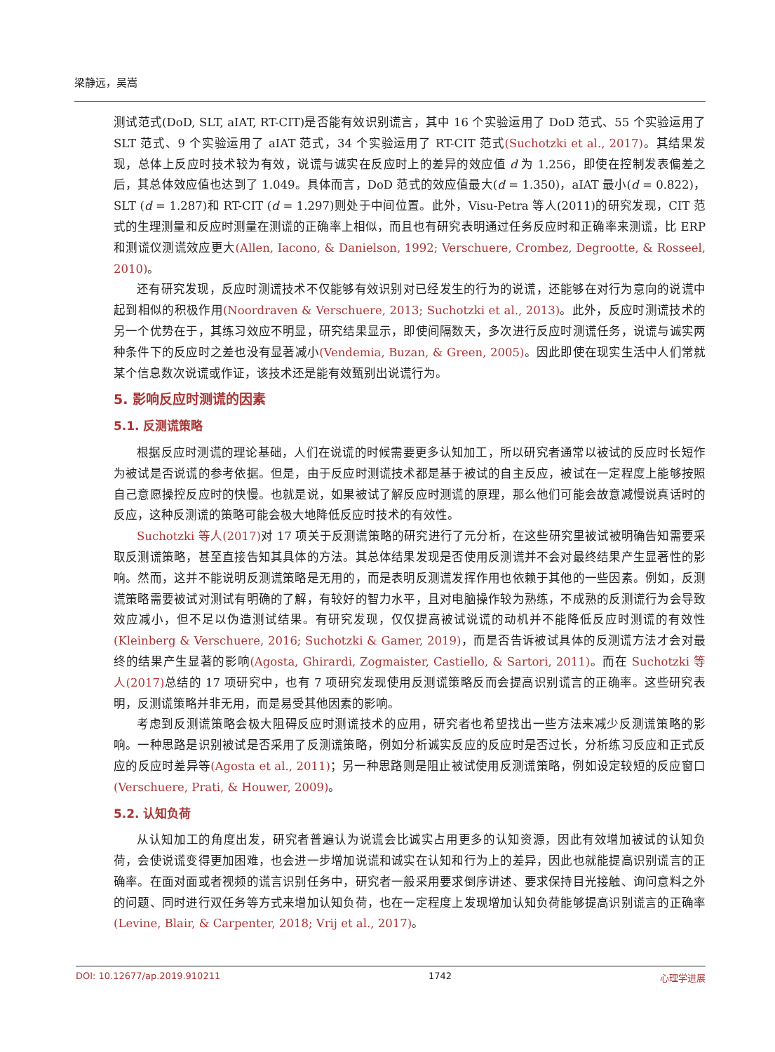梁静远，吴嵩
测试范式(DoD, SLT, aIAT, RT-CIT)是否能有效识别谎言，其中 16 个实验运用了 DoD 范式、55 个实验运用了 SLT 范式、9 个实验运用了 aIAT 范式，34 个实验运用了 RT-CIT 范式(Suchotzki et al., 2017)。其结果发现，总体上反应时技术较为有效，说谎与诚实在反应时上的差异的效应值 d 为 1.256，即使在控制发表偏差之后，其总体效应值也达到了 1.049。具体而言，DoD 范式的效应值最大(d = 1.350)，aIAT 最小(d = 0.822)，SLT (d = 1.287)和 RT-CIT (d = 1.297)则处于中间位置。此外，Visu-Petra 等人(2011)的研究发现，CIT 范式的生理测量和反应时测量在测谎的正确率上相似，而且也有研究表明通过任务反应时和正确率来测谎，比 ERP 和测谎仪测谎效应更大(Allen, Iacono, & Danielson, 1992; Verschuere, Crombez, Degrootte, & Rosseel, 2010)。
还有研究发现，反应时测谎技术不仅能够有效识别对已经发生的行为的说谎，还能够在对行为意向的说谎中起到相似的积极作用(Noordraven & Verschuere, 2013; Suchotzki et al., 2013)。此外，反应时测谎技术的另一个优势在于，其练习效应不明显，研究结果显示，即使间隔数天，多次进行反应时测谎任务，说谎与诚实两种条件下的反应时之差也没有显著减小(Vendemia, Buzan, & Green, 2005)。因此即使在现实生活中人们常就某个信息数次说谎或作证，该技术还是能有效甄别出说谎行为。
5. 影响反应时测谎的因素
5.1. 反测谎策略
根据反应时测谎的理论基础，人们在说谎的时候需要更多认知加工，所以研究者通常以被试的反应时长短作为被试是否说谎的参考依据。但是，由于反应时测谎技术都是基于被试的自主反应，被试在一定程度上能够按照自己意愿操控反应时的快慢。也就是说，如果被试了解反应时测谎的原理，那么他们可能会故意减慢说真话时的反应，这种反测谎的策略可能会极大地降低反应时技术的有效性。
Suchotzki 等人(2017) 对 17 项关于反测谎策略的研究进行了元分析，在这些研究里被试被明确告知需要采取反测谎策略，甚至直接告知其具体的方法。其总体结果发现是否使用反测谎并不会对最终结果产生显著性的影响。然而，这并不能说明反测谎策略是无用的，而是表明反测谎发挥作用也依赖于其他的一些因素。例如，反测谎策略需要被试对测试有明确的了解，有较好的智力水平，且对电脑操作较为熟练，不成熟的反测谎行为会导致效应减小，但不足以伪造测试结果。有研究发现，仅仅提高被试说谎的动机并不能降低反应时测谎的有效性(Kleinberg & Verschuere, 2016; Suchotzki & Gamer, 2019)，而是否告诉被试具体的反测谎方法才会对最终的结果产生显著的影响(Agosta, Ghirardi, Zogmaister, Castiello, & Sartori, 2011)。而在 Suchotzki 等人(2017) 总结的 17 项研究中，也有 7 项研究发现使用反测谎策略反而会提高识别谎言的正确率。这些研究表明，反测谎策略并非无用，而是易受其他因素的影响。
考虑到反测谎策略会极大阻碍反应时测谎技术的应用，研究者也希望找出一些方法来减少反测谎策略的影响。一种思路是识别被试是否采用了反测谎策略，例如分析诚实反应的反应时是否过长，分析练习反应和正式反应的反应时差异等(Agosta et al., 2011)；另一种思路则是阻止被试使用反测谎策略，例如设定较短的反应窗口(Verschuere, Prati, & Houwer, 2009)。
5.2. 认知负荷
从认知加工的角度出发，研究者普遍认为说谎会比诚实占用更多的认知资源，因此有效增加被试的认知负荷，会使说谎变得更加困难，也会进一步增加说谎和诚实在认知和行为上的差异，因此也就能提高识别谎言的正确率。在面对面或者视频的谎言识别任务中，研究者一般采用要求倒序讲述、要求保持目光接触、询问意料之外的问题、同时进行双任务等方式来增加认知负荷，也在一定程度上发现增加认知负荷能够提高识别谎言的正确率(Levine, Blair, & Carpenter, 2018; Vrij et al., 2017)。
DOI: 10.12677/ap.2019.910211 1742 心理学进展